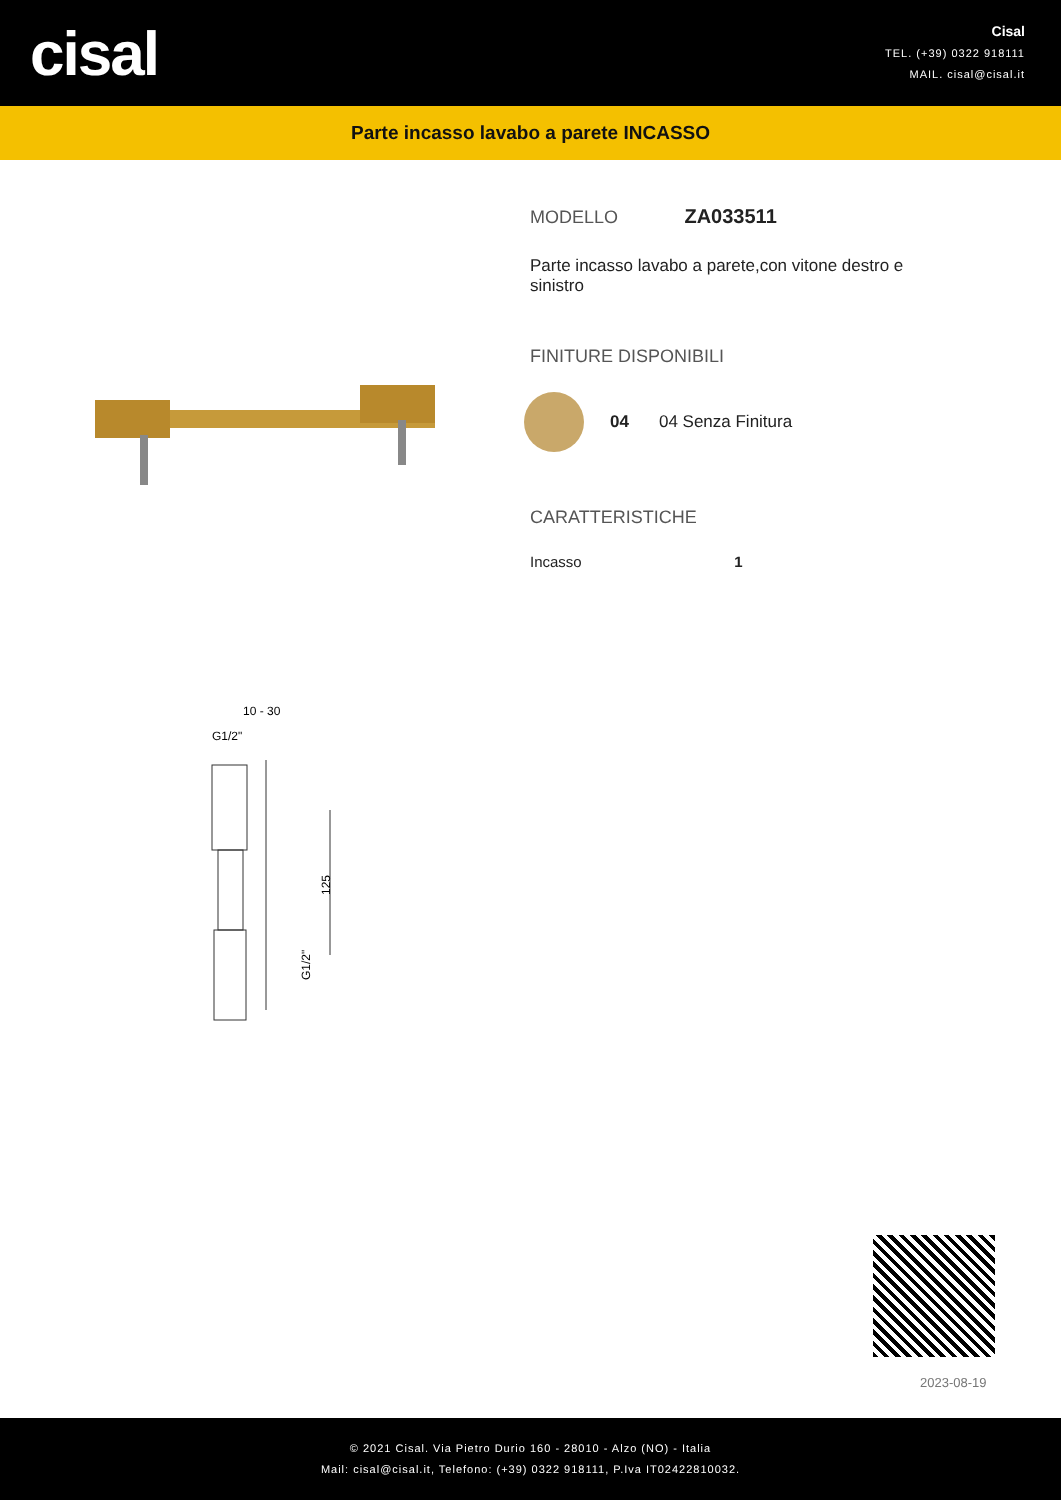cisal
Cisal
TEL. (+39) 0322 918111
MAIL. cisal@cisal.it
Parte incasso lavabo a parete INCASSO
10 - 30
G1/2"
125
G1/2"
MODELLO ZA033511
Parte incasso lavabo a parete,con vitone destro e sinistro
FINITURE DISPONIBILI
04 04 Senza Finitura
CARATTERISTICHE
Incasso 1
2023-08-19
© 2021 Cisal. Via Pietro Durio 160 - 28010 - Alzo (NO) - Italia
Mail: cisal@cisal.it, Telefono: (+39) 0322 918111, P.Iva IT02422810032.